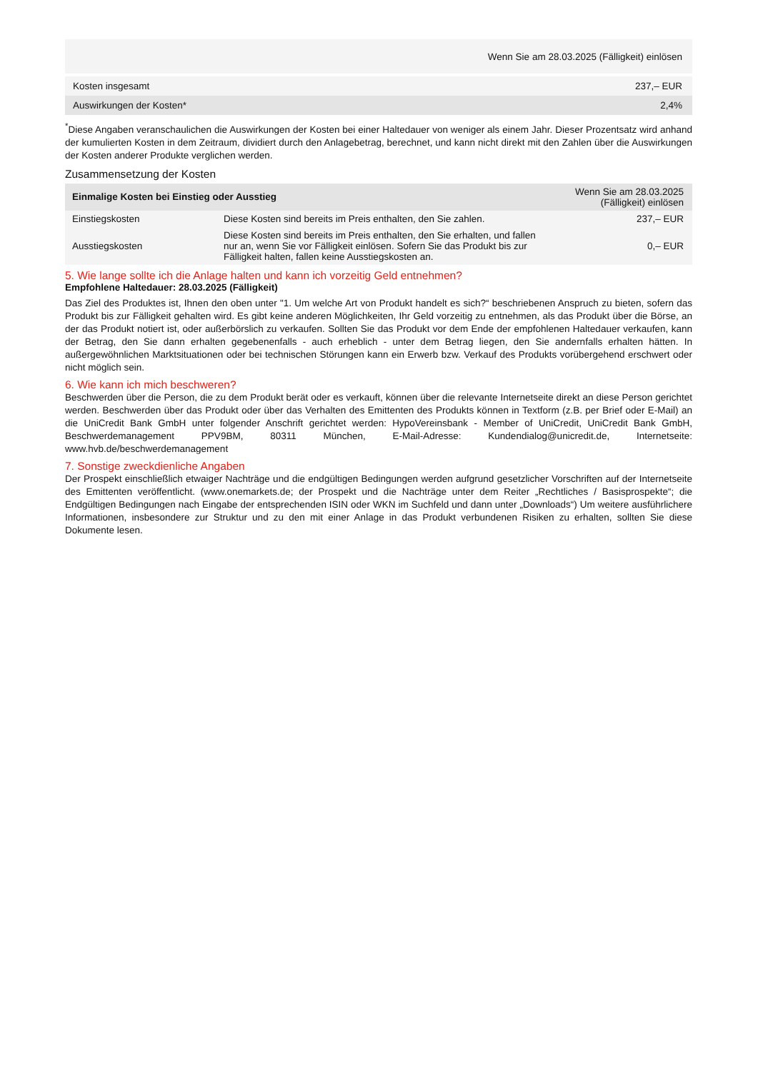| Wenn Sie am 28.03.2025 (Fälligkeit) einlösen | |
| --- | --- |
| Kosten insgesamt | 237,– EUR |
| Auswirkungen der Kosten* | 2,4% |
<sup>*</sup> Diese Angaben veranschaulichen die Auswirkungen der Kosten bei einer Haltedauer von weniger als einem Jahr. Dieser Prozentsatz wird anhand der kumulierten Kosten in dem Zeitraum, dividiert durch den Anlagebetrag, berechnet, und kann nicht direkt mit den Zahlen über die Auswirkungen der Kosten anderer Produkte verglichen werden.
Zusammensetzung der Kosten
| Einmalige Kosten bei Einstieg oder Ausstieg | | Wenn Sie am 28.03.2025 (Fälligkeit) einlösen |
| --- | --- | --- |
| Einstiegskosten | Diese Kosten sind bereits im Preis enthalten, den Sie zahlen. | 237,– EUR |
| Ausstiegskosten | Diese Kosten sind bereits im Preis enthalten, den Sie erhalten, und fallen nur an, wenn Sie vor Fälligkeit einlösen. Sofern Sie das Produkt bis zur Fälligkeit halten, fallen keine Ausstiegskosten an. | 0,– EUR |
5. Wie lange sollte ich die Anlage halten und kann ich vorzeitig Geld entnehmen?
Empfohlene Haltedauer: 28.03.2025 (Fälligkeit)
Das Ziel des Produktes ist, Ihnen den oben unter "1. Um welche Art von Produkt handelt es sich?“ beschriebenen Anspruch zu bieten, sofern das Produkt bis zur Fälligkeit gehalten wird. Es gibt keine anderen Möglichkeiten, Ihr Geld vorzeitig zu entnehmen, als das Produkt über die Börse, an der das Produkt notiert ist, oder außerbörslich zu verkaufen. Sollten Sie das Produkt vor dem Ende der empfohlenen Haltedauer verkaufen, kann der Betrag, den Sie dann erhalten gegebenenfalls - auch erheblich - unter dem Betrag liegen, den Sie andernfalls erhalten hätten. In außergewöhnlichen Marktsituationen oder bei technischen Störungen kann ein Erwerb bzw. Verkauf des Produkts vorübergehend erschwert oder nicht möglich sein.
6. Wie kann ich mich beschweren?
Beschwerden über die Person, die zu dem Produkt berät oder es verkauft, können über die relevante Internetseite direkt an diese Person gerichtet werden. Beschwerden über das Produkt oder über das Verhalten des Emittenten des Produkts können in Textform (z.B. per Brief oder E-Mail) an die UniCredit Bank GmbH unter folgender Anschrift gerichtet werden: HypoVereinsbank - Member of UniCredit, UniCredit Bank GmbH, Beschwerdemanagement PPV9BM, 80311 München, E-Mail-Adresse: Kundendialog@unicredit.de, Internetseite: www.hvb.de/beschwerdemanagement
7. Sonstige zweckdienliche Angaben
Der Prospekt einschließlich etwaiger Nachträge und die endgültigen Bedingungen werden aufgrund gesetzlicher Vorschriften auf der Internetseite des Emittenten veröffentlicht. (www.onemarkets.de; der Prospekt und die Nachträge unter dem Reiter „Rechtliches / Basisprospekte“; die Endgültigen Bedingungen nach Eingabe der entsprechenden ISIN oder WKN im Suchfeld und dann unter „Downloads“) Um weitere ausführlichere Informationen, insbesondere zur Struktur und zu den mit einer Anlage in das Produkt verbundenen Risiken zu erhalten, sollten Sie diese Dokumente lesen.